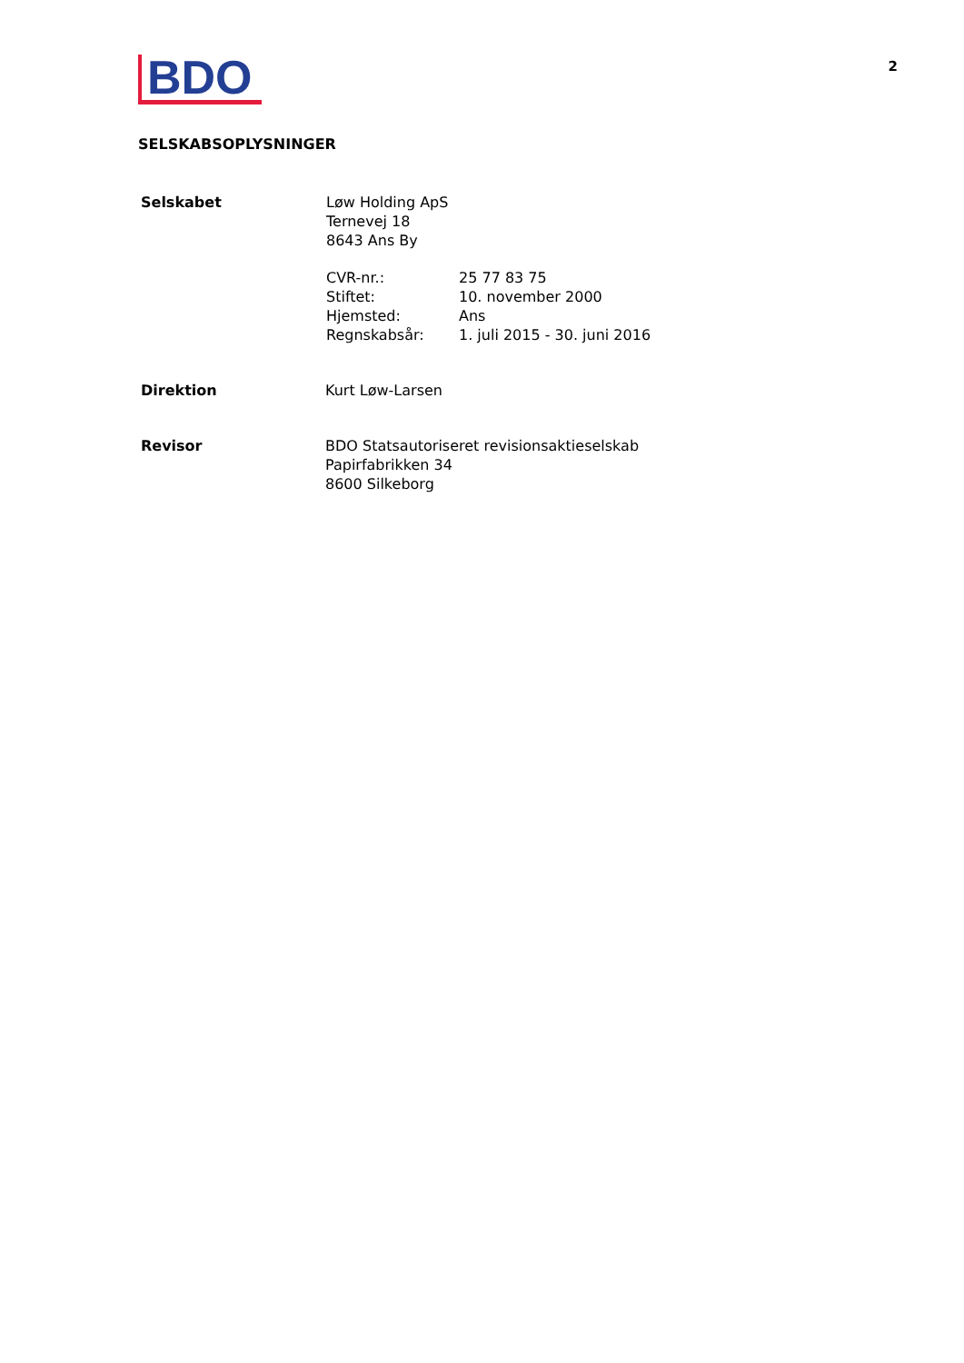BDO
2
SELSKABSOPLYSNINGER
Selskabet Løw Holding ApS
Ternevej 18
8643 Ans By
CVR-nr.:
Stiftet:
Hjemsted:
Regnskabsår:
25 77 83 75
10. november 2000
Ans
1. juli 2015 - 30. juni 2016
Direktion Kurt Løw-Larsen
Revisor BDO Statsautoriseret revisionsaktieselskab
Papirfabrikken 34
8600 Silkeborg